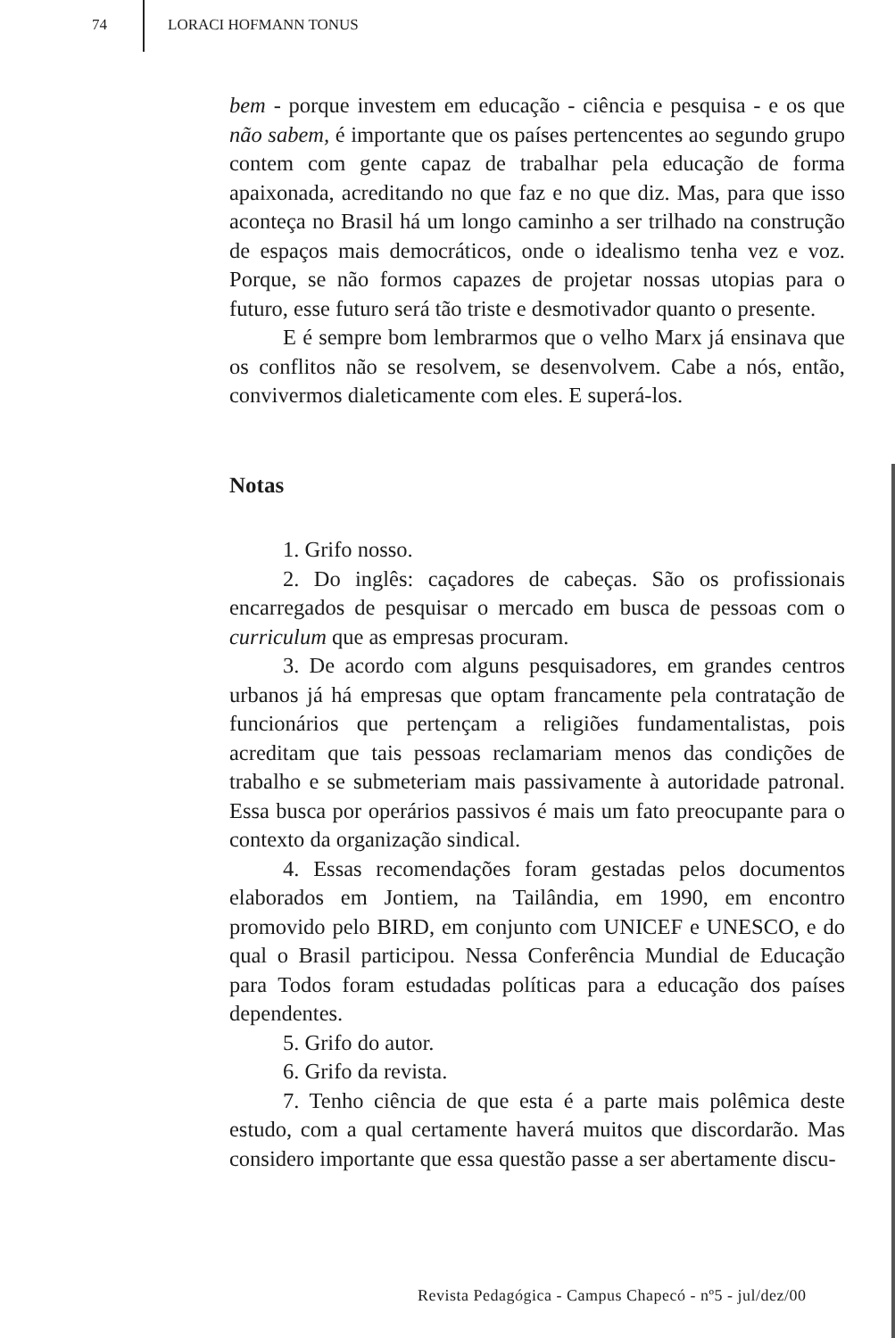74 LORACI HOFMANN TONUS
bem - porque investem em educação - ciência e pesquisa - e os que não sabem, é importante que os países pertencentes ao segundo grupo contem com gente capaz de trabalhar pela educação de forma apaixonada, acreditando no que faz e no que diz. Mas, para que isso aconteça no Brasil há um longo caminho a ser trilhado na construção de espaços mais democráticos, onde o idealismo tenha vez e voz. Porque, se não formos capazes de projetar nossas utopias para o futuro, esse futuro será tão triste e desmotivador quanto o presente.
E é sempre bom lembrarmos que o velho Marx já ensinava que os conflitos não se resolvem, se desenvolvem. Cabe a nós, então, convivermos dialeticamente com eles. E superá-los.
Notas
1. Grifo nosso.
2. Do inglês: caçadores de cabeças. São os profissionais encarregados de pesquisar o mercado em busca de pessoas com o curriculum que as empresas procuram.
3. De acordo com alguns pesquisadores, em grandes centros urbanos já há empresas que optam francamente pela contratação de funcionários que pertençam a religiões fundamentalistas, pois acreditam que tais pessoas reclamariam menos das condições de trabalho e se submeteriam mais passivamente à autoridade patronal. Essa busca por operários passivos é mais um fato preocupante para o contexto da organização sindical.
4. Essas recomendações foram gestadas pelos documentos elaborados em Jontiem, na Tailândia, em 1990, em encontro promovido pelo BIRD, em conjunto com UNICEF e UNESCO, e do qual o Brasil participou. Nessa Conferência Mundial de Educação para Todos foram estudadas políticas para a educação dos países dependentes.
5. Grifo do autor.
6. Grifo da revista.
7. Tenho ciência de que esta é a parte mais polêmica deste estudo, com a qual certamente haverá muitos que discordarão. Mas considero importante que essa questão passe a ser abertamente discu-
Revista Pedagógica - Campus Chapecó - nº5 - jul/dez/00